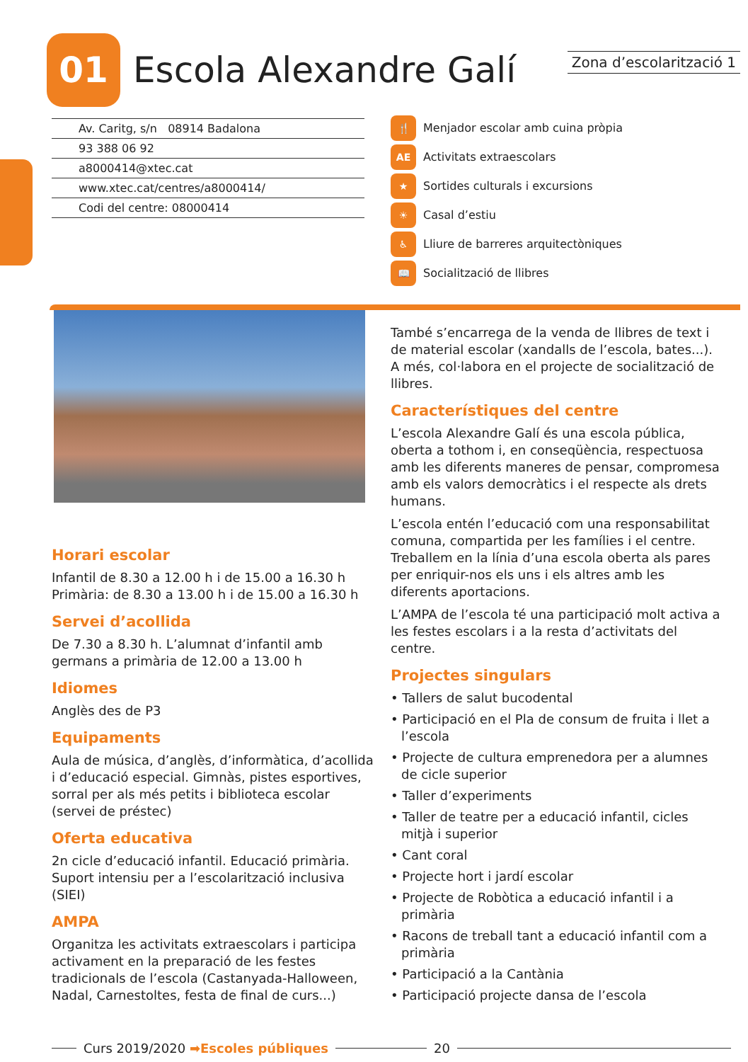01
Escola Alexandre Galí
Zona d’escolarització 1
Av. Caritg, s/n 08914 Badalona
93 388 06 92
a8000414@xtec.cat
www.xtec.cat/centres/a8000414/
Codi del centre: 08000414
🍴 Menjador escolar amb cuina pròpia
AE Activitats extraescolars
★ Sortides culturals i excursions
☀ Casal d’estiu
♿ Lliure de barreres arquitectòniques
📖 Socialització de llibres
Horari escolar
Infantil de 8.30 a 12.00 h i de 15.00 a 16.30 h
Primària: de 8.30 a 13.00 h i de 15.00 a 16.30 h
Servei d’acollida
De 7.30 a 8.30 h. L’alumnat d’infantil amb germans a primària de 12.00 a 13.00 h
Idiomes
Anglès des de P3
Equipaments
Aula de música, d’anglès, d’informàtica, d’acollida i d’educació especial. Gimnàs, pistes esportives, sorral per als més petits i biblioteca escolar (servei de préstec)
Oferta educativa
2n cicle d’educació infantil. Educació primària. Suport intensiu per a l’escolarització inclusiva (SIEI)
AMPA
Organitza les activitats extraescolars i participa activament en la preparació de les festes tradicionals de l’escola (Castanyada-Halloween, Nadal, Carnestoltes, festa de final de curs...)
També s’encarrega de la venda de llibres de text i de material escolar (xandalls de l’escola, bates...). A més, col·labora en el projecte de socialització de llibres.
Característiques del centre
L’escola Alexandre Galí és una escola pública, oberta a tothom i, en conseqüència, respectuosa amb les diferents maneres de pensar, compromesa amb els valors democràtics i el respecte als drets humans.
L’escola entén l’educació com una responsabilitat comuna, compartida per les famílies i el centre. Treballem en la línia d’una escola oberta als pares per enriquir-nos els uns i els altres amb les diferents aportacions.
L’AMPA de l’escola té una participació molt activa a les festes escolars i a la resta d’activitats del centre.
Projectes singulars
• Tallers de salut bucodental
• Participació en el Pla de consum de fruita i llet a l’escola
• Projecte de cultura emprenedora per a alumnes de cicle superior
• Taller d’experiments
• Taller de teatre per a educació infantil, cicles mitjà i superior
• Cant coral
• Projecte hort i jardí escolar
• Projecte de Robòtica a educació infantil i a primària
• Racons de treball tant a educació infantil com a primària
• Participació a la Cantània
• Participació projecte dansa de l’escola
Curs 2019/2020 ➡Escoles públiques 20